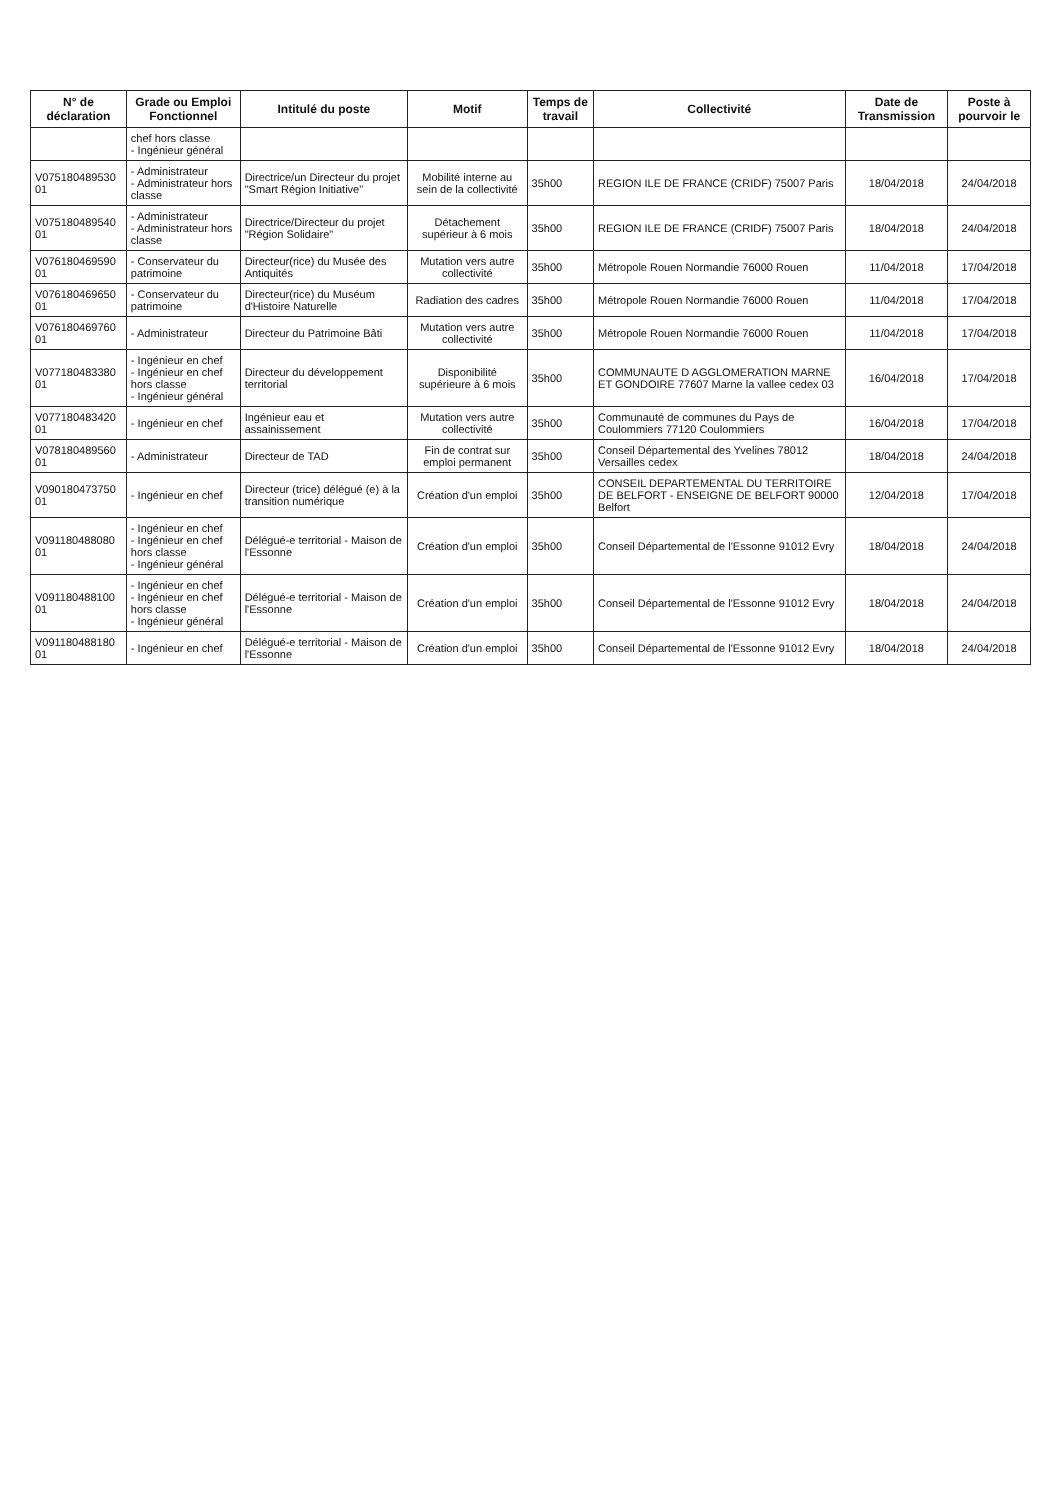| N° de déclaration | Grade ou Emploi Fonctionnel | Intitulé du poste | Motif | Temps de travail | Collectivité | Date de Transmission | Poste à pourvoir le |
| --- | --- | --- | --- | --- | --- | --- | --- |
| | chef hors classe - Ingénieur général | | | | | | |
| V075180489530​01 | - Administrateur - Administrateur hors classe | Directrice/un Directeur du projet "Smart Région Initiative" | Mobilité interne au sein de la collectivité | 35h00 | REGION ILE DE FRANCE (CRIDF) 75007 Paris | 18/04/2018 | 24/04/2018 |
| V075180489540​01 | - Administrateur - Administrateur hors classe | Directrice/Directeur du projet "Région Solidaire" | Détachement supérieur à 6 mois | 35h00 | REGION ILE DE FRANCE (CRIDF) 75007 Paris | 18/04/2018 | 24/04/2018 |
| V076180469590​01 | - Conservateur du patrimoine | Directeur(rice) du Musée des Antiquités | Mutation vers autre collectivité | 35h00 | Métropole Rouen Normandie 76000 Rouen | 11/04/2018 | 17/04/2018 |
| V076180469650​01 | - Conservateur du patrimoine | Directeur(rice) du Muséum d'Histoire Naturelle | Radiation des cadres | 35h00 | Métropole Rouen Normandie 76000 Rouen | 11/04/2018 | 17/04/2018 |
| V076180469760​01 | - Administrateur | Directeur du Patrimoine Bâti | Mutation vers autre collectivité | 35h00 | Métropole Rouen Normandie 76000 Rouen | 11/04/2018 | 17/04/2018 |
| V077180483380​01 | - Ingénieur en chef - Ingénieur en chef hors classe - Ingénieur général | Directeur du développement territorial | Disponibilité supérieure à 6 mois | 35h00 | COMMUNAUTE D AGGLOMERATION MARNE ET GONDOIRE 77607 Marne la vallee cedex 03 | 16/04/2018 | 17/04/2018 |
| V077180483420​01 | - Ingénieur en chef | Ingénieur eau et assainissement | Mutation vers autre collectivité | 35h00 | Communauté de communes du Pays de Coulommiers 77120 Coulommiers | 16/04/2018 | 17/04/2018 |
| V078180489560​01 | - Administrateur | Directeur de TAD | Fin de contrat sur emploi permanent | 35h00 | Conseil Départemental des Yvelines 78012 Versailles cedex | 18/04/2018 | 24/04/2018 |
| V090180473750​01 | - Ingénieur en chef | Directeur (trice) délégué (e) à la transition numérique | Création d'un emploi | 35h00 | CONSEIL DEPARTEMENTAL DU TERRITOIRE DE BELFORT - ENSEIGNE DE BELFORT 90000 Belfort | 12/04/2018 | 17/04/2018 |
| V091180488080​01 | - Ingénieur en chef - Ingénieur en chef hors classe - Ingénieur général | Délégué-e territorial - Maison de l'Essonne | Création d'un emploi | 35h00 | Conseil Départemental de l'Essonne 91012 Evry | 18/04/2018 | 24/04/2018 |
| V091180488100​01 | - Ingénieur en chef - Ingénieur en chef hors classe - Ingénieur général | Délégué-e territorial - Maison de l'Essonne | Création d'un emploi | 35h00 | Conseil Départemental de l'Essonne 91012 Evry | 18/04/2018 | 24/04/2018 |
| V091180488180​01 | - Ingénieur en chef | Délégué-e territorial - Maison de l'Essonne | Création d'un emploi | 35h00 | Conseil Départemental de l'Essonne 91012 Evry | 18/04/2018 | 24/04/2018 |